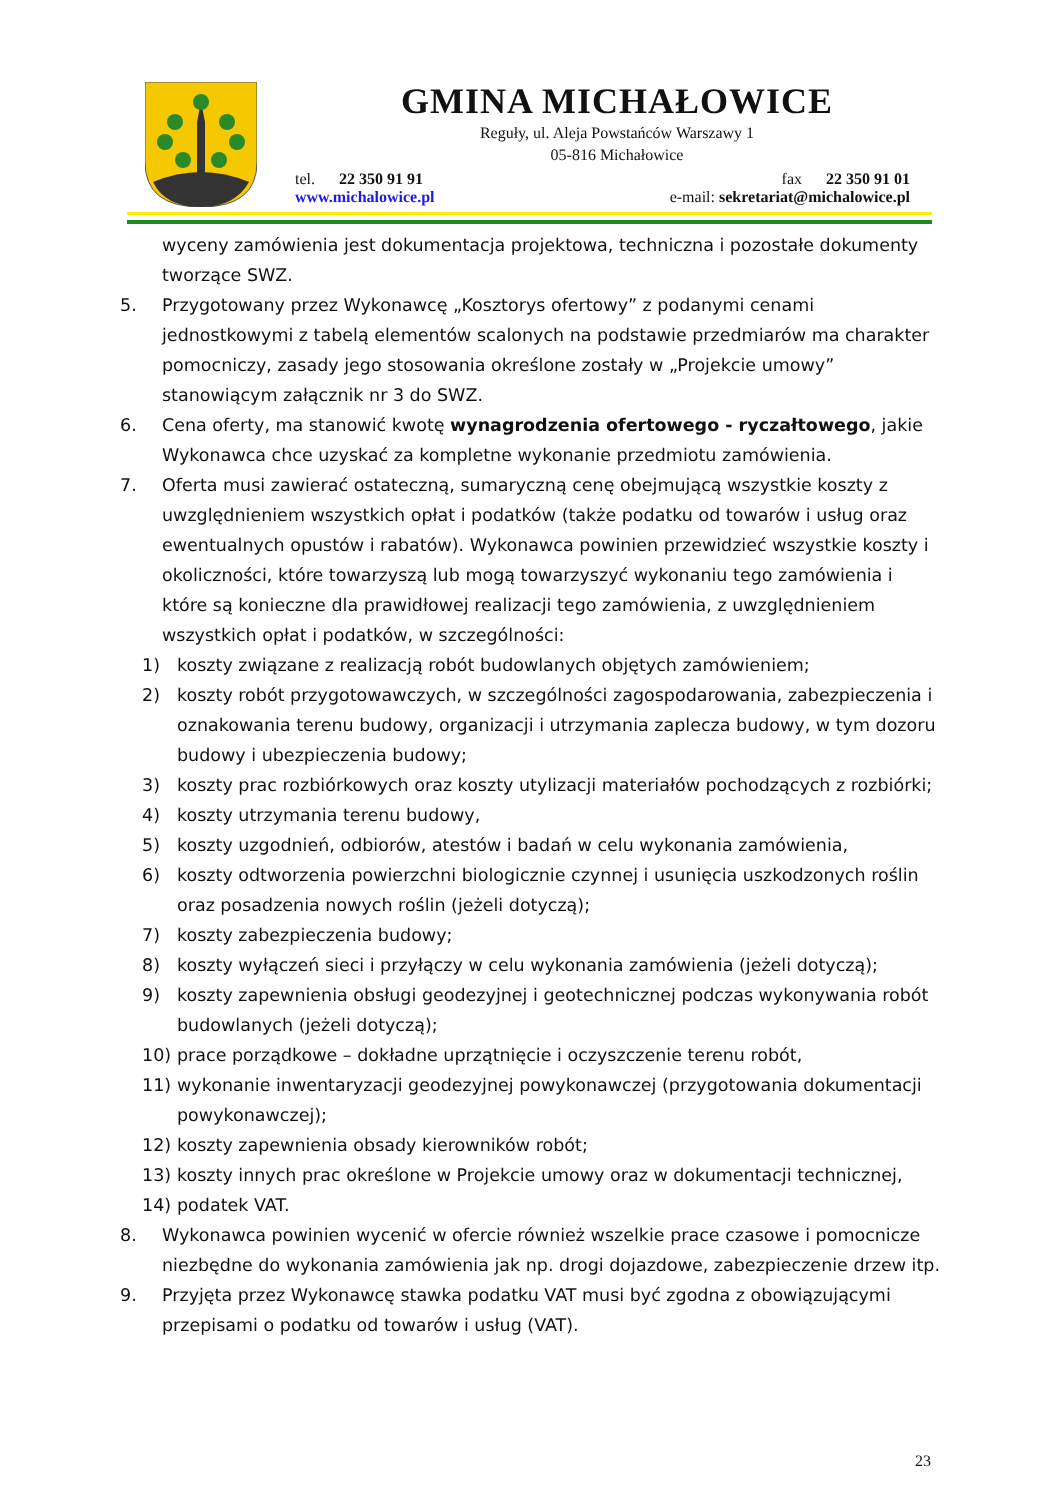GMINA MICHAŁOWICE
Reguły, ul. Aleja Powstańców Warszawy 1
05-816 Michałowice
tel. 22 350 91 91 fax 22 350 91 01
www.michalowice.pl e-mail: sekretariat@michalowice.pl
wyceny zamówienia jest dokumentacja projektowa, techniczna i pozostałe dokumenty tworzące SWZ.
5. Przygotowany przez Wykonawcę „Kosztorys ofertowy” z podanymi cenami jednostkowymi z tabelą elementów scalonych na podstawie przedmiarów ma charakter pomocniczy, zasady jego stosowania określone zostały w „Projekcie umowy” stanowiącym załącznik nr 3 do SWZ.
6. Cena oferty, ma stanowić kwotę wynagrodzenia ofertowego - ryczałtowego, jakie Wykonawca chce uzyskać za kompletne wykonanie przedmiotu zamówienia.
7. Oferta musi zawierać ostateczną, sumaryczną cenę obejmującą wszystkie koszty z uwzględnieniem wszystkich opłat i podatków (także podatku od towarów i usług oraz ewentualnych opustów i rabatów). Wykonawca powinien przewidzieć wszystkie koszty i okoliczności, które towarzyszą lub mogą towarzyszyć wykonaniu tego zamówienia i które są konieczne dla prawidłowej realizacji tego zamówienia, z uwzględnieniem wszystkich opłat i podatków, w szczególności:
1) koszty związane z realizacją robót budowlanych objętych zamówieniem;
2) koszty robót przygotowawczych, w szczególności zagospodarowania, zabezpieczenia i oznakowania terenu budowy, organizacji i utrzymania zaplecza budowy, w tym dozoru budowy i ubezpieczenia budowy;
3) koszty prac rozbiórkowych oraz koszty utylizacji materiałów pochodzących z rozbiórki;
4) koszty utrzymania terenu budowy,
5) koszty uzgodnień, odbiorów, atestów i badań w celu wykonania zamówienia,
6) koszty odtworzenia powierzchni biologicznie czynnej i usunięcia uszkodzonych roślin oraz posadzenia nowych roślin (jeżeli dotyczą);
7) koszty zabezpieczenia budowy;
8) koszty wyłączeń sieci i przyłączy w celu wykonania zamówienia (jeżeli dotyczą);
9) koszty zapewnienia obsługi geodezyjnej i geotechnicznej podczas wykonywania robót budowlanych (jeżeli dotyczą);
10) prace porządkowe – dokładne uprzątnięcie i oczyszczenie terenu robót,
11) wykonanie inwentaryzacji geodezyjnej powykonawczej (przygotowania dokumentacji powykonawczej);
12) koszty zapewnienia obsady kierowników robót;
13) koszty innych prac określone w Projekcie umowy oraz w dokumentacji technicznej,
14) podatek VAT.
8. Wykonawca powinien wycenić w ofercie również wszelkie prace czasowe i pomocnicze niezbędne do wykonania zamówienia jak np. drogi dojazdowe, zabezpieczenie drzew itp.
9. Przyjęta przez Wykonawcę stawka podatku VAT musi być zgodna z obowiązującymi przepisami o podatku od towarów i usług (VAT).
23